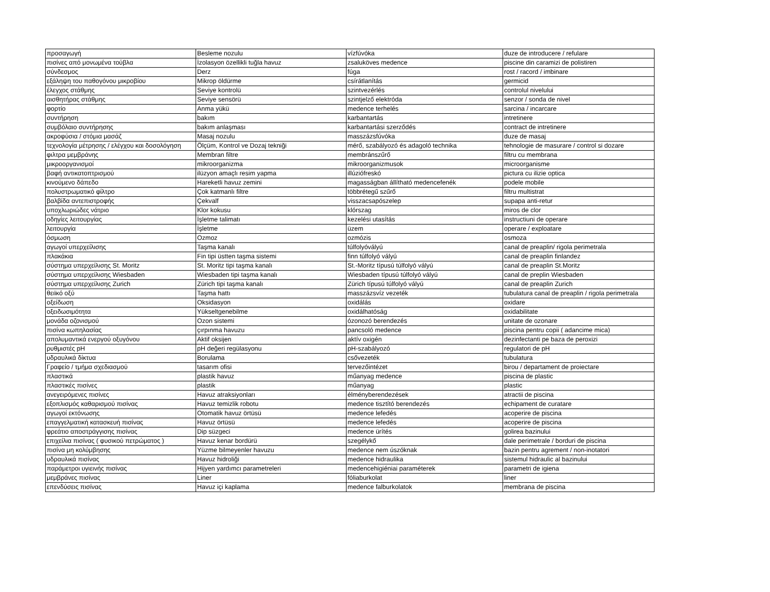| προσαγωγή | Besleme nozulu | vízfúvóka | duze de introducere / refulare |
| πισίνες από μονωμένα τούβλα | İzolasyon özellikli tuğla havuz | zsaluköves medence | piscine din caramizi de polistiren |
| σύνδεσμος | Derz | fúga | rost / racord / imbinare |
| εξάληψη του παθογόνου μικροβίου | Mikrop öldürme | csírátlanítás | germicid |
| έλεγχος στάθμης | Seviye kontrolü | szintvezérlés | controlul nivelului |
| αισθητήρας στάθμης | Seviye sensörü | szintjelző elektróda | senzor / sonda de nivel |
| φορτίο | Anma yükü | medence terhelés | sarcina / incarcare |
| συντήρηση | bakım | karbantartás | intretinere |
| συμβόλαιο συντήρησης | bakım anlaşması | karbantartási szerződés | contract de intretinere |
| ακροφύσια / στόμια μασάζ | Masaj nozulu | masszázsfúvóka | duze de masaj |
| τεχνολογία μέτρησης / ελέγχου και δοσολόγηση | Ölçüm, Kontrol ve Dozaj tekniği | mérő, szabályozó és adagoló technika | tehnologie de masurare / control si dozare |
| φιλτρα μεμβράνης | Membran filtre | membránszűrő | filtru cu membrana |
| μικροοργανισμοί | mikroorganizma | mikroorganizmusok | microorganisme |
| βαφή αντικατοπτρισμού | ilüzyon amaçlı resim yapma | illúziófreskó | pictura cu ilizie optica |
| κινούμενο δάπεδο | Hareketli havuz zemini | magasságban állítható medencefenék | podele mobile |
| πολυστρωματικό φίλτρο | Çok katmanlı filtre | többrétegű szűrő | filtru multistrat |
| βαλβίδα αντεπιστροφής | Çekvalf | visszacsapószelep | supapa anti-retur |
| υποχλωριώδες νάτριο | Klor kokusu | klórszag | miros de clor |
| οδηγίες λειτουργίας | İşletme talimatı | kezelési utasítás | instructiuni de operare |
| λειτουργία | İşletme | üzem | operare / exploatare |
| όσμωση | Ozmoz | ozmózis | osmoza |
| αγωγοί υπερχείλισης | Taşma kanalı | túlfolyóvályú | canal de preaplin/ rigola perimetrala |
| πλακάκια | Fin tipi üstten taşma sistemi | finn túlfolyó vályú | canal de preaplin finlandez |
| σύστημα υπερχείλισης St. Moritz | St. Moritz tipi taşma kanalı | St.-Moritz típusú túlfolyó vályú | canal de preaplin St.Moritz |
| σύστημα υπερχείλισης Wiesbaden | Wiesbaden tipi taşma kanalı | Wiesbaden típusú túlfolyó vályú | canal de preplin Wiesbaden |
| σύστημα υπερχείλισης Zurich | Zürich tipi taşma kanalı | Zürich típusú túlfolyó vályú | canal de preaplin Zurich |
| θειϊκό οξύ | Taşma hattı | masszázsvíz vezeték | tubulatura canal de preaplin / rigola perimetrala |
| οξείδωση | Oksidasyon | oxidálás | oxidare |
| οξειδωσιμότητα | Yükseltgenebilme | oxidálhatóság | oxidabilitate |
| μονάδα οζονισμού | Ozon sistemi | ózonozó berendezés | unitate de ozonare |
| πισίνα κωπηλασίας | çırpınma havuzu | pancsoló medence | piscina pentru copii ( adancime mica) |
| απολυμαντικά ενεργού οξυγόνου | Aktif oksijen | aktív oxigén | dezinfectanti pe baza de peroxizi |
| ρυθμιστές pH | pH değeri regülasyonu | pH-szabályozó | regulatori de pH |
| υδραυλικά δίκτυα | Borulama | csővezeték | tubulatura |
| Γραφείο / τμήμα σχεδιασμού | tasarım ofisi | tervezőintézet | birou / departament de proiectare |
| πλαστικά | plastik havuz | műanyag medence | piscina de plastic |
| πλαστικές πισίνες | plastik | műanyag | plastic |
| ανεγειρόμενες πισίνες | Havuz atraksiyonları | élményberendezések | atractii de piscina |
| εξοπλισμός καθαρισμού πισίνας | Havuz temizlik robotu | medence tisztító berendezés | echipament de curatare |
| αγωγοί εκτόνωσης | Otomatik havuz örtüsü | medence lefedés | acoperire de piscina |
| επαγγελματική κατασκευή πισίνας | Havuz örtüsü | medence lefedés | acoperire de piscina |
| φρεάτιο αποστράγγισης πισίνας | Dip süzgeci | medence ürítés | golirea bazinului |
| επιχείλια πισίνας ( φυσικού πετρώματος ) | Havuz kenar bordürü | szegélykő | dale perimetrale / borduri de piscina |
| πισίνα μη κολύμβησης | Yüzme bilmeyenler havuzu | medence nem úszóknak | bazin pentru agrement / non-inotatori |
| υδραυλικά πισίνας | Havuz hidroliği | medence hidraulika | sistemul hidraulic al bazinului |
| παράμετροι υγιεινής πισίνας | Hijyen yardımcı parametreleri | medencehigiéniai paraméterek | parametri de igiena |
| μεμβράνες πισίνας | Liner | fóliaburkolat | liner |
| επενδύσεις πισίνας | Havuz içi kaplama | medence falburkolatok | membrana de piscina |